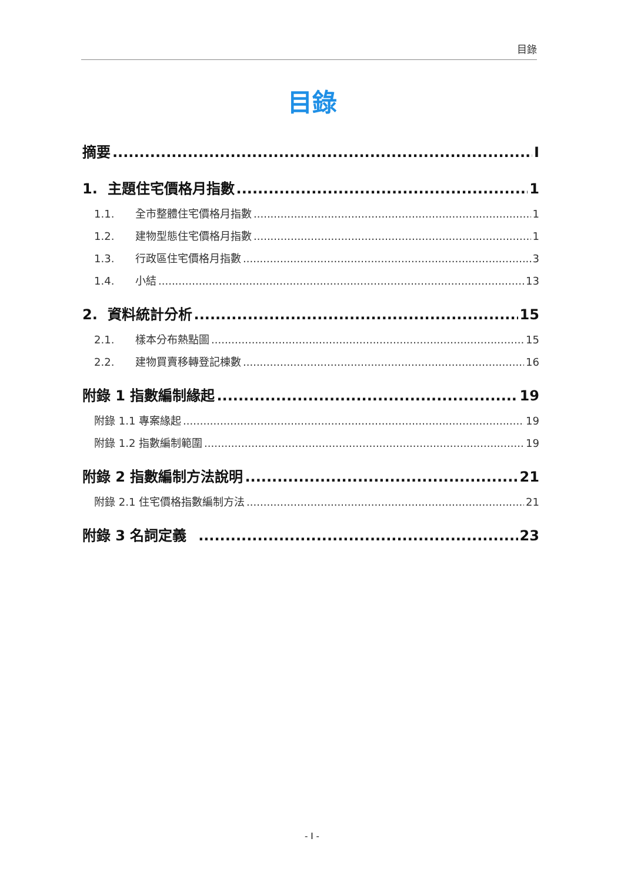目錄
目錄
摘要 I
1. 主題住宅價格月指數 1
1.1. 全市整體住宅價格月指數 1
1.2. 建物型態住宅價格月指數 1
1.3. 行政區住宅價格月指數 3
1.4. 小結 13
2. 資料統計分析 15
2.1. 樣本分布熱點圖 15
2.2. 建物買賣移轉登記棟數 16
附錄 1 指數編制緣起 19
附錄 1.1 專案緣起 19
附錄 1.2 指數編制範圍 19
附錄 2 指數編制方法說明 21
附錄 2.1 住宅價格指數編制方法 21
附錄 3 名詞定義 23
- I -